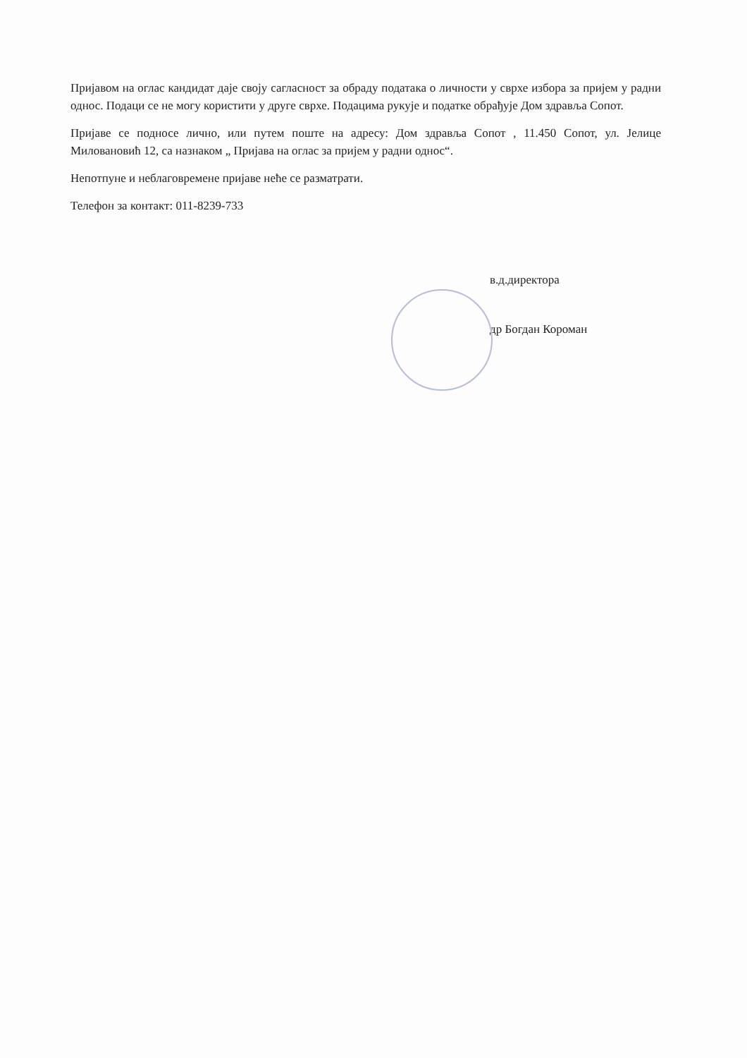Пријавом на оглас кандидат даје своју сагласност за обраду података о личности у сврхе избора за пријем у радни однос. Подаци се не могу користити у друге сврхе. Подацима рукује и податке обрађује Дом здравља Сопот.
Пријаве се подносе лично, или путем поште на адресу: Дом здравља Сопот , 11.450 Сопот, ул. Јелице Миловановић 12, са назнаком „ Пријава на оглас за пријем у радни однос“.
Непотпуне и неблаговремене пријаве неће се разматрати.
Телефон за контакт: 011-8239-733
в.д.директора
др Богдан Короман